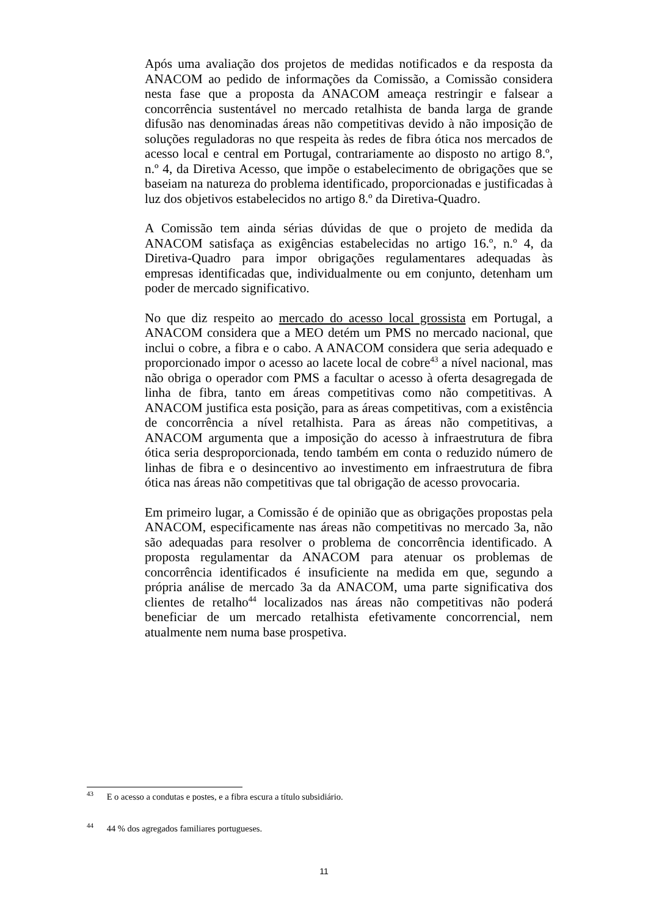Após uma avaliação dos projetos de medidas notificados e da resposta da ANACOM ao pedido de informações da Comissão, a Comissão considera nesta fase que a proposta da ANACOM ameaça restringir e falsear a concorrência sustentável no mercado retalhista de banda larga de grande difusão nas denominadas áreas não competitivas devido à não imposição de soluções reguladoras no que respeita às redes de fibra ótica nos mercados de acesso local e central em Portugal, contrariamente ao disposto no artigo 8.º, n.º 4, da Diretiva Acesso, que impõe o estabelecimento de obrigações que se baseiam na natureza do problema identificado, proporcionadas e justificadas à luz dos objetivos estabelecidos no artigo 8.º da Diretiva-Quadro.
A Comissão tem ainda sérias dúvidas de que o projeto de medida da ANACOM satisfaça as exigências estabelecidas no artigo 16.º, n.º 4, da Diretiva-Quadro para impor obrigações regulamentares adequadas às empresas identificadas que, individualmente ou em conjunto, detenham um poder de mercado significativo.
No que diz respeito ao mercado do acesso local grossista em Portugal, a ANACOM considera que a MEO detém um PMS no mercado nacional, que inclui o cobre, a fibra e o cabo. A ANACOM considera que seria adequado e proporcionado impor o acesso ao lacete local de cobre<sup>43</sup> a nível nacional, mas não obriga o operador com PMS a facultar o acesso à oferta desagregada de linha de fibra, tanto em áreas competitivas como não competitivas. A ANACOM justifica esta posição, para as áreas competitivas, com a existência de concorrência a nível retalhista. Para as áreas não competitivas, a ANACOM argumenta que a imposição do acesso à infraestrutura de fibra ótica seria desproporcionada, tendo também em conta o reduzido número de linhas de fibra e o desincentivo ao investimento em infraestrutura de fibra ótica nas áreas não competitivas que tal obrigação de acesso provocaria.
Em primeiro lugar, a Comissão é de opinião que as obrigações propostas pela ANACOM, especificamente nas áreas não competitivas no mercado 3a, não são adequadas para resolver o problema de concorrência identificado. A proposta regulamentar da ANACOM para atenuar os problemas de concorrência identificados é insuficiente na medida em que, segundo a própria análise de mercado 3a da ANACOM, uma parte significativa dos clientes de retalho<sup>44</sup> localizados nas áreas não competitivas não poderá beneficiar de um mercado retalhista efetivamente concorrencial, nem atualmente nem numa base prospetiva.
<sup>43</sup> E o acesso a condutas e postes, e a fibra escura a título subsidiário.
<sup>44</sup> 44 % dos agregados familiares portugueses.
11